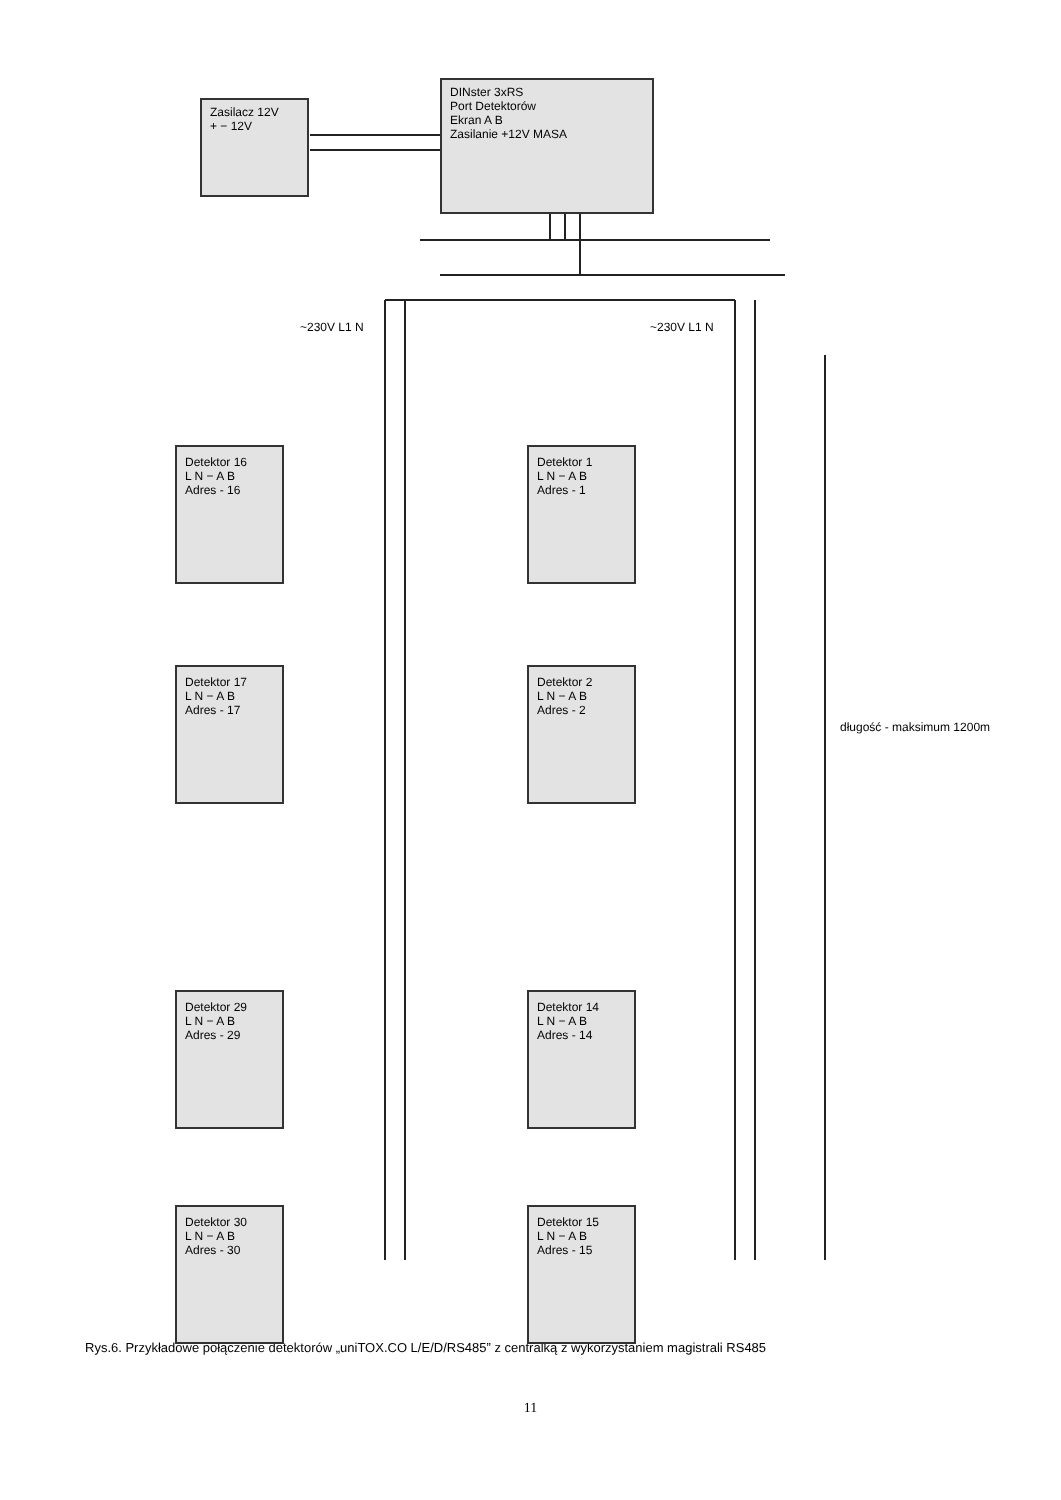Zasilacz 12V
+ − 12V
DINster 3xRS
Port Detektorów
Ekran A B
Zasilanie +12V MASA
~230V L1 N ~230V L1 N
Detektor 16
L N − A B
Adres - 16
Detektor 17
L N − A B
Adres - 17
Detektor 29
L N − A B
Adres - 29
Detektor 30
L N − A B
Adres - 30
Detektor 1
L N − A B
Adres - 1
Detektor 2
L N − A B
Adres - 2
Detektor 14
L N − A B
Adres - 14
Detektor 15
L N − A B
Adres - 15
długość - maksimum 1200m
Rys.6. Przykładowe połączenie detektorów „uniTOX.CO L/E/D/RS485” z centralką z wykorzystaniem magistrali RS485
11